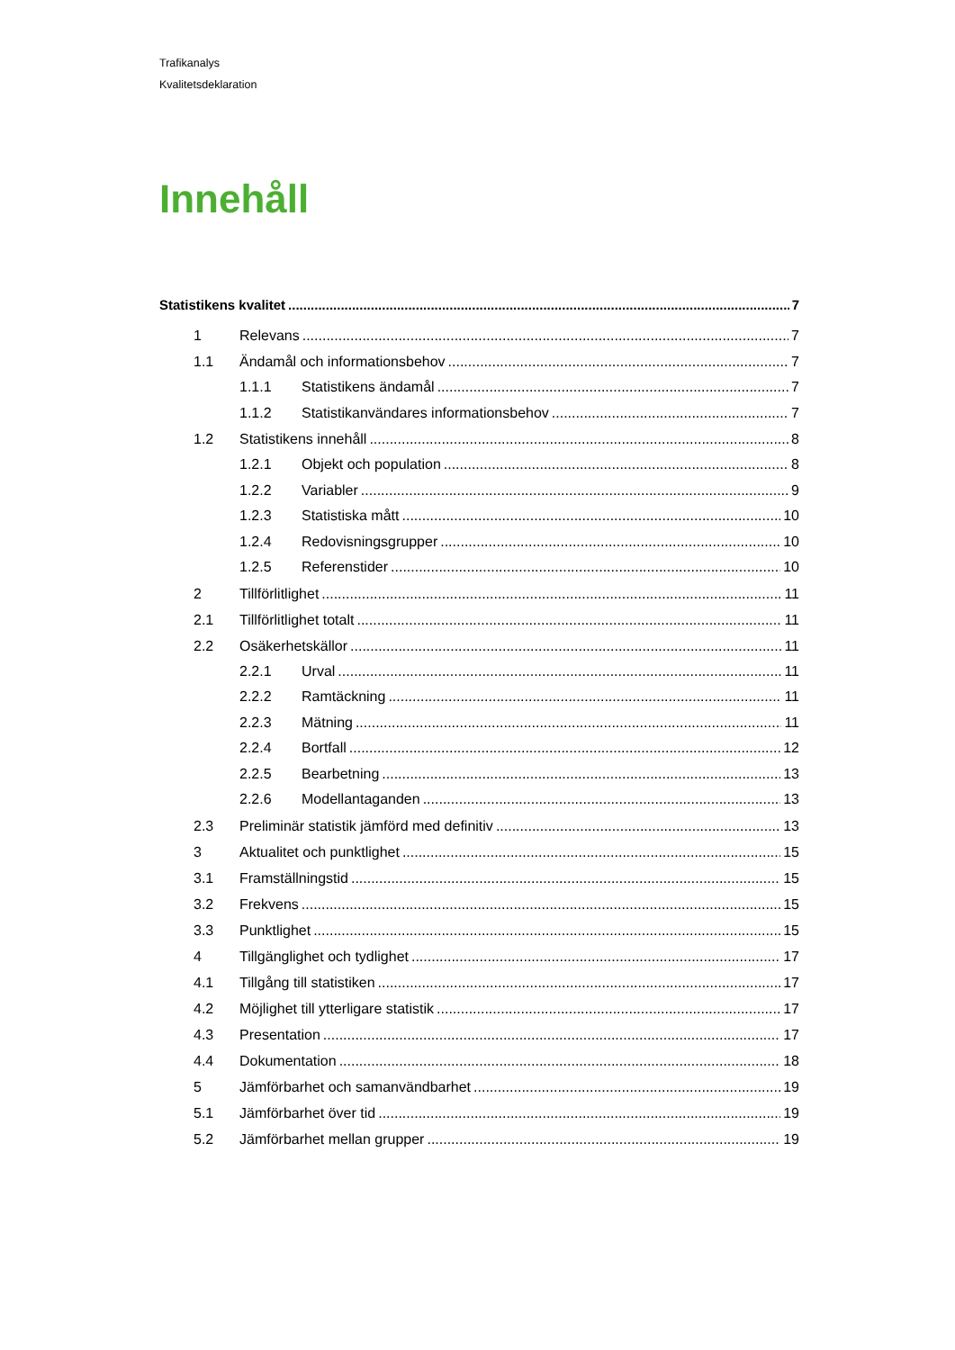Trafikanalys
Kvalitetsdeklaration
Innehåll
Statistikens kvalitet 7
1 Relevans 7
1.1 Ändamål och informationsbehov 7
1.1.1 Statistikens ändamål 7
1.1.2 Statistikanvändares informationsbehov 7
1.2 Statistikens innehåll 8
1.2.1 Objekt och population 8
1.2.2 Variabler 9
1.2.3 Statistiska mått 10
1.2.4 Redovisningsgrupper 10
1.2.5 Referenstider 10
2 Tillförlitlighet 11
2.1 Tillförlitlighet totalt 11
2.2 Osäkerhetskällor 11
2.2.1 Urval 11
2.2.2 Ramtäckning 11
2.2.3 Mätning 11
2.2.4 Bortfall 12
2.2.5 Bearbetning 13
2.2.6 Modellantaganden 13
2.3 Preliminär statistik jämförd med definitiv 13
3 Aktualitet och punktlighet 15
3.1 Framställningstid 15
3.2 Frekvens 15
3.3 Punktlighet 15
4 Tillgänglighet och tydlighet 17
4.1 Tillgång till statistiken 17
4.2 Möjlighet till ytterligare statistik 17
4.3 Presentation 17
4.4 Dokumentation 18
5 Jämförbarhet och samanvändbarhet 19
5.1 Jämförbarhet över tid 19
5.2 Jämförbarhet mellan grupper 19